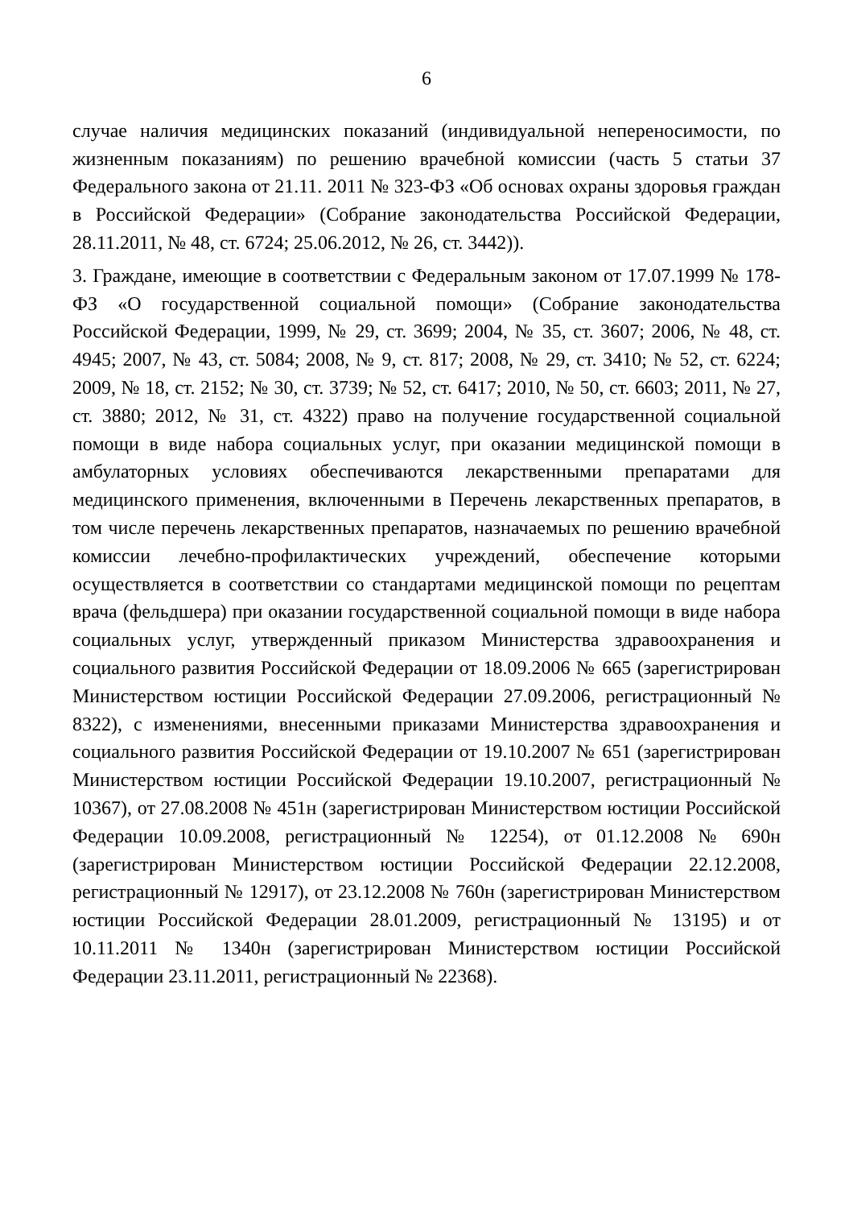6
случае наличия медицинских показаний (индивидуальной непереносимости, по жизненным показаниям) по решению врачебной комиссии (часть 5 статьи 37 Федерального закона от 21.11. 2011 № 323-ФЗ «Об основах охраны здоровья граждан в Российской Федерации» (Собрание законодательства Российской Федерации, 28.11.2011, № 48, ст. 6724; 25.06.2012, № 26, ст. 3442)).
3. Граждане, имеющие в соответствии с Федеральным законом от 17.07.1999 № 178-ФЗ «О государственной социальной помощи» (Собрание законодательства Российской Федерации, 1999, № 29, ст. 3699; 2004, № 35, ст. 3607; 2006, № 48, ст. 4945; 2007, № 43, ст. 5084; 2008, № 9, ст. 817; 2008, № 29, ст. 3410; № 52, ст. 6224; 2009, № 18, ст. 2152; № 30, ст. 3739; № 52, ст. 6417; 2010, № 50, ст. 6603; 2011, № 27, ст. 3880; 2012, № 31, ст. 4322) право на получение государственной социальной помощи в виде набора социальных услуг, при оказании медицинской помощи в амбулаторных условиях обеспечиваются лекарственными препаратами для медицинского применения, включенными в Перечень лекарственных препаратов, в том числе перечень лекарственных препаратов, назначаемых по решению врачебной комиссии лечебно-профилактических учреждений, обеспечение которыми осуществляется в соответствии со стандартами медицинской помощи по рецептам врача (фельдшера) при оказании государственной социальной помощи в виде набора социальных услуг, утвержденный приказом Министерства здравоохранения и социального развития Российской Федерации от 18.09.2006 № 665 (зарегистрирован Министерством юстиции Российской Федерации 27.09.2006, регистрационный № 8322), с изменениями, внесенными приказами Министерства здравоохранения и социального развития Российской Федерации от 19.10.2007 № 651 (зарегистрирован Министерством юстиции Российской Федерации 19.10.2007, регистрационный № 10367), от 27.08.2008 № 451н (зарегистрирован Министерством юстиции Российской Федерации 10.09.2008, регистрационный № 12254), от 01.12.2008 № 690н (зарегистрирован Министерством юстиции Российской Федерации 22.12.2008, регистрационный № 12917), от 23.12.2008 № 760н (зарегистрирован Министерством юстиции Российской Федерации 28.01.2009, регистрационный № 13195) и от 10.11.2011 № 1340н (зарегистрирован Министерством юстиции Российской Федерации 23.11.2011, регистрационный № 22368).